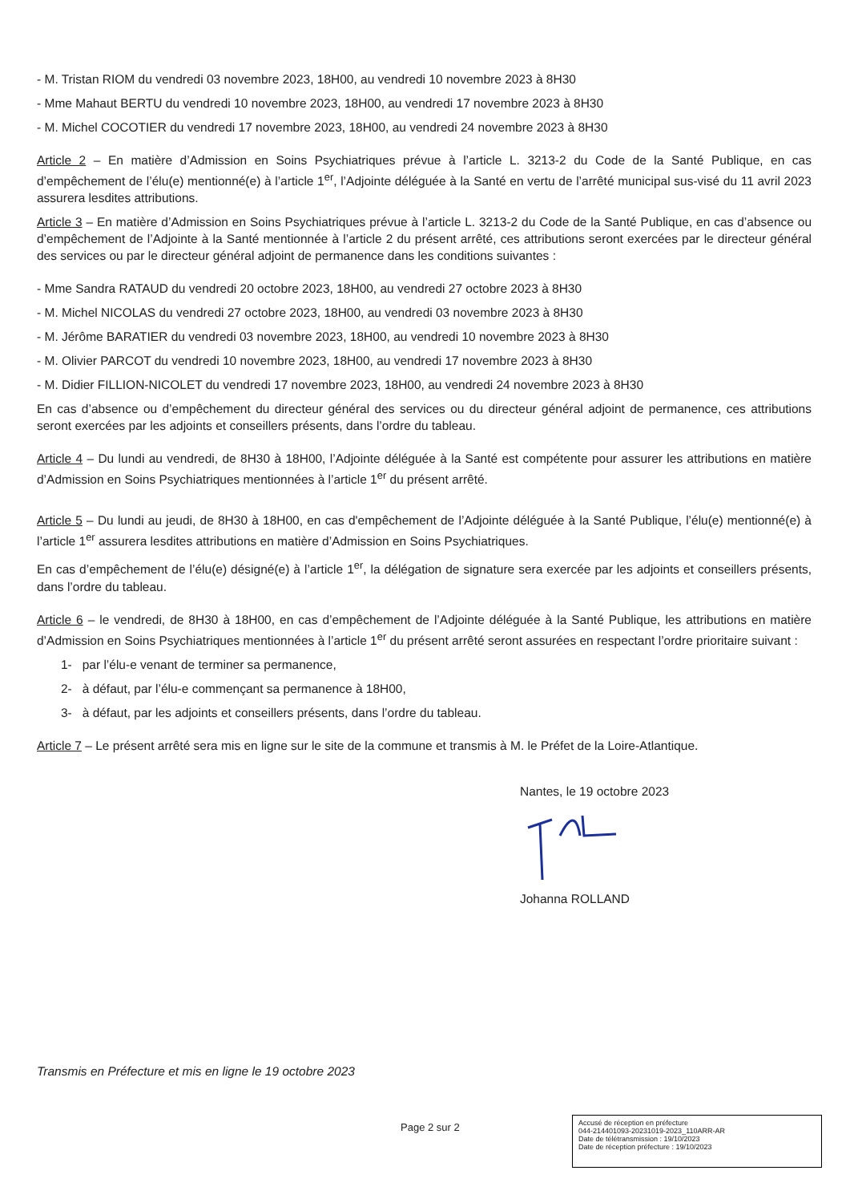- M. Tristan RIOM du vendredi 03 novembre 2023, 18H00, au vendredi 10 novembre 2023 à 8H30
- Mme Mahaut BERTU du vendredi 10 novembre 2023, 18H00, au vendredi 17 novembre 2023 à 8H30
- M. Michel COCOTIER du vendredi 17 novembre 2023, 18H00, au vendredi 24 novembre 2023 à 8H30
Article 2 – En matière d’Admission en Soins Psychiatriques prévue à l’article L. 3213-2 du Code de la Santé Publique, en cas d’empêchement de l’élu(e) mentionné(e) à l’article 1<sup>er</sup>, l’Adjointe déléguée à la Santé en vertu de l’arrêté municipal sus-visé du 11 avril 2023 assurera lesdites attributions.
Article 3 – En matière d’Admission en Soins Psychiatriques prévue à l’article L. 3213-2 du Code de la Santé Publique, en cas d’absence ou d’empêchement de l’Adjointe à la Santé mentionnée à l’article 2 du présent arrêté, ces attributions seront exercées par le directeur général des services ou par le directeur général adjoint de permanence dans les conditions suivantes :
- Mme Sandra RATAUD du vendredi 20 octobre 2023, 18H00, au vendredi 27 octobre 2023 à 8H30
- M. Michel NICOLAS du vendredi 27 octobre 2023, 18H00, au vendredi 03 novembre 2023 à 8H30
- M. Jérôme BARATIER du vendredi 03 novembre 2023, 18H00, au vendredi 10 novembre 2023 à 8H30
- M. Olivier PARCOT du vendredi 10 novembre 2023, 18H00, au vendredi 17 novembre 2023 à 8H30
- M. Didier FILLION-NICOLET du vendredi 17 novembre 2023, 18H00, au vendredi 24 novembre 2023 à 8H30
En cas d’absence ou d’empêchement du directeur général des services ou du directeur général adjoint de permanence, ces attributions seront exercées par les adjoints et conseillers présents, dans l’ordre du tableau.
Article 4 – Du lundi au vendredi, de 8H30 à 18H00, l’Adjointe déléguée à la Santé est compétente pour assurer les attributions en matière d’Admission en Soins Psychiatriques mentionnées à l’article 1<sup>er</sup> du présent arrêté.
Article 5 – Du lundi au jeudi, de 8H30 à 18H00, en cas d'empêchement de l’Adjointe déléguée à la Santé Publique, l’élu(e) mentionné(e) à l’article 1<sup>er</sup> assurera lesdites attributions en matière d’Admission en Soins Psychiatriques.
En cas d’empêchement de l’élu(e) désigné(e) à l’article 1<sup>er</sup>, la délégation de signature sera exercée par les adjoints et conseillers présents, dans l’ordre du tableau.
Article 6 – le vendredi, de 8H30 à 18H00, en cas d’empêchement de l’Adjointe déléguée à la Santé Publique, les attributions en matière d’Admission en Soins Psychiatriques mentionnées à l’article 1<sup>er</sup> du présent arrêté seront assurées en respectant l’ordre prioritaire suivant :
1- par l’élu-e venant de terminer sa permanence,
2- à défaut, par l’élu-e commençant sa permanence à 18H00,
3- à défaut, par les adjoints et conseillers présents, dans l’ordre du tableau.
Article 7 – Le présent arrêté sera mis en ligne sur le site de la commune et transmis à M. le Préfet de la Loire-Atlantique.
Nantes, le 19 octobre 2023
Johanna ROLLAND
Transmis en Préfecture et mis en ligne le 19 octobre 2023
Page 2 sur 2
Accusé de réception en préfecture
044-214401093-20231019-2023_110ARR-AR
Date de télétransmission : 19/10/2023
Date de réception préfecture : 19/10/2023